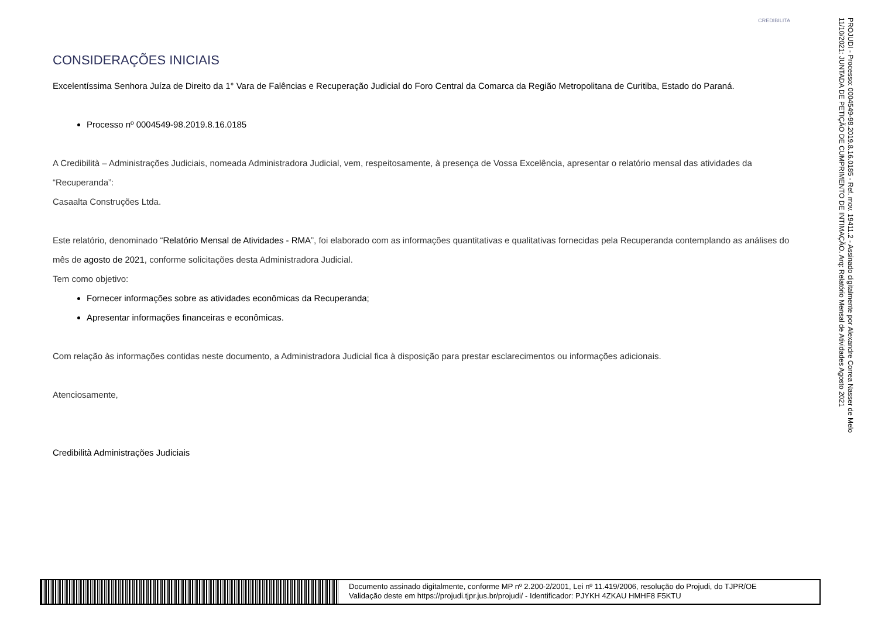CREDIBILITA
CONSIDERAÇÕES INICIAIS
Excelentíssima Senhora Juíza de Direito da 1° Vara de Falências e Recuperação Judicial do Foro Central da Comarca da Região Metropolitana de Curitiba, Estado do Paraná.
Processo nº 0004549-98.2019.8.16.0185
A Credibilità – Administrações Judiciais, nomeada Administradora Judicial, vem, respeitosamente, à presença de Vossa Excelência, apresentar o relatório mensal das atividades da “Recuperanda”:
Casaalta Construções Ltda.
Este relatório, denominado “Relatório Mensal de Atividades - RMA”, foi elaborado com as informações quantitativas e qualitativas fornecidas pela Recuperanda contemplando as análises do mês de agosto de 2021, conforme solicitações desta Administradora Judicial.
Tem como objetivo:
Fornecer informações sobre as atividades econômicas da Recuperanda;
Apresentar informações financeiras e econômicas.
Com relação às informações contidas neste documento, a Administradora Judicial fica à disposição para prestar esclarecimentos ou informações adicionais.
Atenciosamente,
Credibilità Administrações Judiciais
PROJUDI - Processo: 0004549-98.2019.8.16.0185 - Ref. mov. 19411.2 - Assinado digitalmente por Alexandre Correa Nasser de Melo
11/10/2021: JUNTADA DE PETIÇÃO DE CUMPRIMENTO DE INTIMAÇÃO. Arq: Relatório Mensal de Atividades Agosto 2021
Documento assinado digitalmente, conforme MP nº 2.200-2/2001, Lei nº 11.419/2006, resolução do Projudi, do TJPR/OE
Validação deste em https://projudi.tjpr.jus.br/projudi/ - Identificador: PJYKH 4ZKAU HMHF8 F5KTU